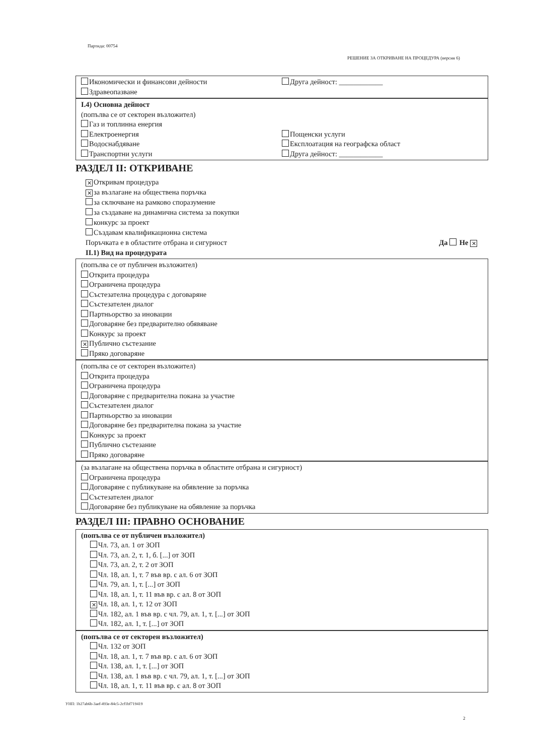Партида: 00754
РЕШЕНИЕ ЗА ОТКРИВАНЕ НА ПРОЦЕДУРА (версия 6)
Икономически и финансови дейности
Здравеопазване
Друга дейност: ____________
I.4) Основна дейност
(попълва се от секторен възложител)
Газ и топлинна енергия
Електроенергия
Водоснабдяване
Транспортни услуги
Пощенски услуги
Експлоатация на географска област
Друга дейност: ____________
РАЗДЕЛ II: ОТКРИВАНЕ
✕ Откривам процедура
✕ за възлагане на обществена поръчка
за сключване на рамково споразумение
за създаване на динамична система за покупки
конкурс за проект
Създавам квалификационна система
Поръчката е в областите отбрана и сигурност Да Не ✕
II.1) Вид на процедурата
(попълва се от публичен възложител)
Открита процедура
Ограничена процедура
Състезателна процедура с договаряне
Състезателен диалог
Партньорство за иновации
Договаряне без предварително обявяване
Конкурс за проект
✕ Публично състезание
Пряко договаряне
(попълва се от секторен възложител)
Открита процедура
Ограничена процедура
Договаряне с предварителна покана за участие
Състезателен диалог
Партньорство за иновации
Договаряне без предварителна покана за участие
Конкурс за проект
Публично състезание
Пряко договаряне
(за възлагане на обществена поръчка в областите отбрана и сигурност)
Ограничена процедура
Договаряне с публикуване на обявление за поръчка
Състезателен диалог
Договаряне без публикуване на обявление за поръчка
РАЗДЕЛ III: ПРАВНО ОСНОВАНИЕ
(попълва се от публичен възложител)
Чл. 73, ал. 1 от ЗОП
Чл. 73, ал. 2, т. 1, б. [...] от ЗОП
Чл. 73, ал. 2, т. 2 от ЗОП
Чл. 18, ал. 1, т. 7 във вр. с ал. 6 от ЗОП
Чл. 79, ал. 1, т. [...] от ЗОП
Чл. 18, ал. 1, т. 11 във вр. с ал. 8 от ЗОП
✕ Чл. 18, ал. 1, т. 12 от ЗОП
Чл. 182, ал. 1 във вр. с чл. 79, ал. 1, т. [...] от ЗОП
Чл. 182, ал. 1, т. [...] от ЗОП
(попълва се от секторен възложител)
Чл. 132 от ЗОП
Чл. 18, ал. 1, т. 7 във вр. с ал. 6 от ЗОП
Чл. 138, ал. 1, т. [...] от ЗОП
Чл. 138, ал. 1 във вр. с чл. 79, ал. 1, т. [...] от ЗОП
Чл. 18, ал. 1, т. 11 във вр. с ал. 8 от ЗОП
УНП: 1b27ab6b-3aef-493e-84c5-2cf1bf719419
2